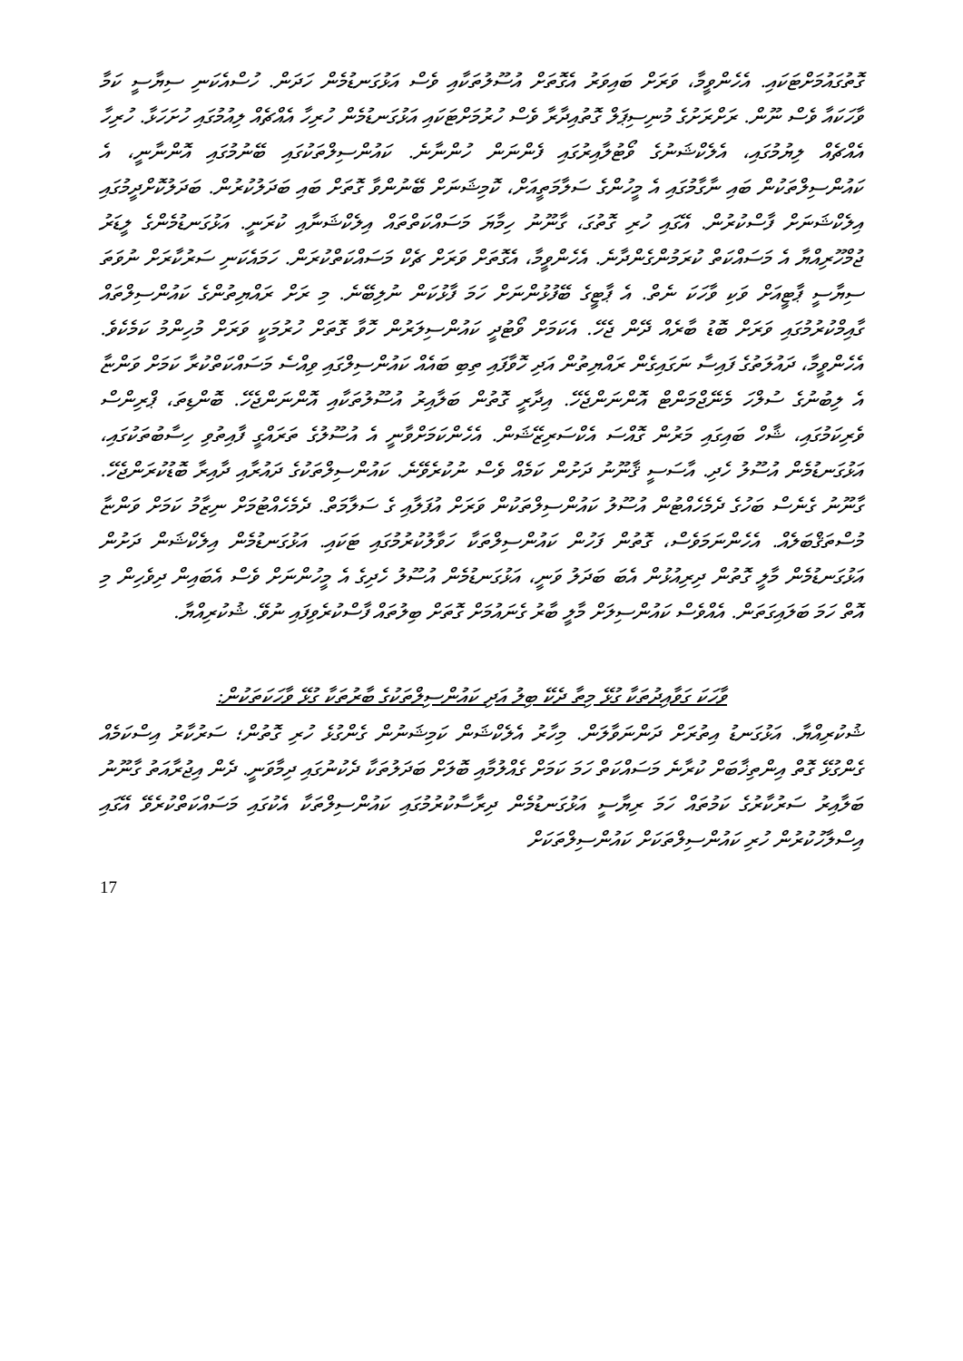ގޮތުގައުމަށްޓަކައި. އެހެންވީމާ، ވަރަށް ބައިވަރު އެގޮތަށް އުސޫލުތަކާއި ވެސް އަޅުގަނޑުމެން ހަދަން. ހުސްއެކަނި ސިޔާސީ ކަމާ ވާހަކައާ ވެސް ނޫން. ރަށްރަށުގެ މުނިސިޕަލް ގޮތުއިދާރާ ވެސް ހުރުމަށްޓަކައި އަޅުގަނޑުމެން ހުރިހާ އެއްޗެއް ލިއުމުގައި ހުށަހަޅާ. ހުރިހާ އެއްޗެއް ލިޔުމުގައި، އެލެކްޝަނުގެ ވޯޓުލާއިރުގައި ފެންނަން ހުންނާނެ. ކައުންސިލްތަކުގައި ބޭނުމުގައި އޮންނާނީ، އެ ކައުންސިލްތަކުން ބައި ނާގާމުގައި އެ މީހުންގެ ސަލާމަތީއަށް، ކޮމިޝަނަށް ބޭނުންވާ ގޮތަށް ބައި ބަދަލުކުރުން. ބަދަލުކޮށްދީމުގައި އިލެކްޝަނަށް ފާސްކުރުން. އޭގައި ހުރި ގޮތުގަ، ގާނޫނު ހިމާޔަ މަސައްކަތްތައް އިލެކްޝަނާއި ކުރަނީ. އަޅުގަނޑުމެންގެ ލީޑަރު ޖުމްހޫރިއްޔާ އެ މަސައްކަތް ކުރަމުންގެންދާނެ. އެހެންވީމާ، އެގޮތަށް ވަރަށް ޗެކް މަސައްކަތްކުރަން. ހަމައެކަނި ސަރުކާރަށް ނުވަތަ ސިޔާސީ ޕާޓީއަށް ވަކި ވާހަކަ ނެތް. އެ ޕާޓީގެ ބޭފުޅުންނަށް ހަމަ ފާޅުކަން ނުލިބޭނެ. މި ރަށް ރައްޔިތުންގެ ކައުންސިލްތައް ގާއިމްކުރުމުގައި ވަރަށް ބޮޑު ބާރެއް ދޭން ޖެހޭ. އެކަމަށް ވޯޓުދީ ކައުންސިލަރުން ހޮވާ ގޮތަށް ހުރުމަކީ ވަރަށް މުހިންމު ކަމެކެވެ. އެހެންވީމާ، ދައުލަތުގެ ފައިސާ ނަގައިގެން ރައްޔިތުން އަދި ހޮވާފައި ތިބި ބައެއް ކައުންސިލްގައި ވިއްސެ މަސައްކަތްކުރާ ކަމަށް ވަންޏާ އެ ލިބުނުގެ ސުލްހަ މެނޭޖްމަންޓް އޮންނަންޖެހޭ. އިދާރީ ގޮތުން ބަލާއިރު އުސޫލުތަކާއި އޮންނަންޖެހޭ. ބޮންޑިތަ، ޕްރިންސް ވެރިކަމުގައި، ޝާހް ބައިގައި މަރުން ގޮއްސަ އެކްސަރިޒޭޝަން. އެހެންކަމަށްވާނީ އެ އުސޫލުގެ ތަރައްގީ ފާއިތުވި ހިސާބުތަކުގައި، އަޅުގަނޑުމެން އުސޫލު ހެދި. އާސަސީ ޤާނޫނު ދަށުން ކަމެއް ވެސް ނުކުރެވޭނެ. ކައުންސިލްތަކުގެ ދައުރާއި ދާއިރާ ބޮޑުކުރަންޖެހޭ. ގާނޫނު ގެނެސް ބަހުގެ ދެމެހެއްޓުން އުސޫލު ކައުންސިލްތަކުން ވަރަށް އުފަލާއި ގެ ސަލާމަތް. ދެމެހެއްޓުމަށް ނިޒާމު ކަމަށް ވަންޏާ މުސްތަޤްބަލެއް. އެހެންނަމަވެސް، ގޮތުން ފަހުން ކައުންސިލްތަކާ ހަވާލުކުރުމުގައި ޓަކައި. އަޅުގަނޑުމެން އިލެކްޝަން ދަށުން އަޅުގަނޑުމެން މާލީ ގޮތުން ދިރިއުޅުން އެބަ ބަދަލު ވަނީ، އަޅުގަނޑުމެން އުސޫލު ހެދިގެ އެ މީހުންނަށް ވެސް އެބައިން ދިވެހިން މި އޮތް ހަމަ ބަލައިގަތަން. އެއްވެސް ކައުންސިލަށް މާލީ ބާރު ގެނައުމަށް ގޮތަށް ބިލުތައް ފާސްކުރެވިފައި ނުވޭ. ޝުކުރިއްޔާ.
ވާހަކަ ގަވާއިދުތަކާ ގުޅޭ މިތާ ދެކޭ ބިލު އަދި ކައުންސިލްތަކުގެ ބާރުތަކާ ގުޅޭ ވާހަކަތަކުން:
ޝުކުރިއްޔާ. އަޅުގަނޑު އިތުރަށް ދަންނަވާލަން. މިހާރު އެލެކްޝަން ކަމިޝަނުން ގެންގުޅެ ހުރި ގޮތުން؛ ސަރުކާރު އިސްކަމެއް ގެންގުޅޭ ގޮތް އިންތިޚާބަށް ކުރާނެ މަސައްކަތް ހަމަ ކަމަށް ގެއްލުމާއި ބޮލަށް ބަދަލުތަކާ ދެކުނުގައި ދިމާވަނީ. ދެން އިޖުރާއަތު ގާނޫނު ބަލާއިރު ސަރުކާރުގެ ކަމުތައް ހަމަ ރިޔާސީ އަޅުގަނޑުމެން ދިރާސާކުރުމުގައި ކައުންސިލްތަކާ އެކުގައި މަސައްކަތްކުރެވޭ އޭގައި އިސްލާހުކުރުން ހުރި ކައުންސިލްތަކަށް ކައުންސިލްތަކަށް
17